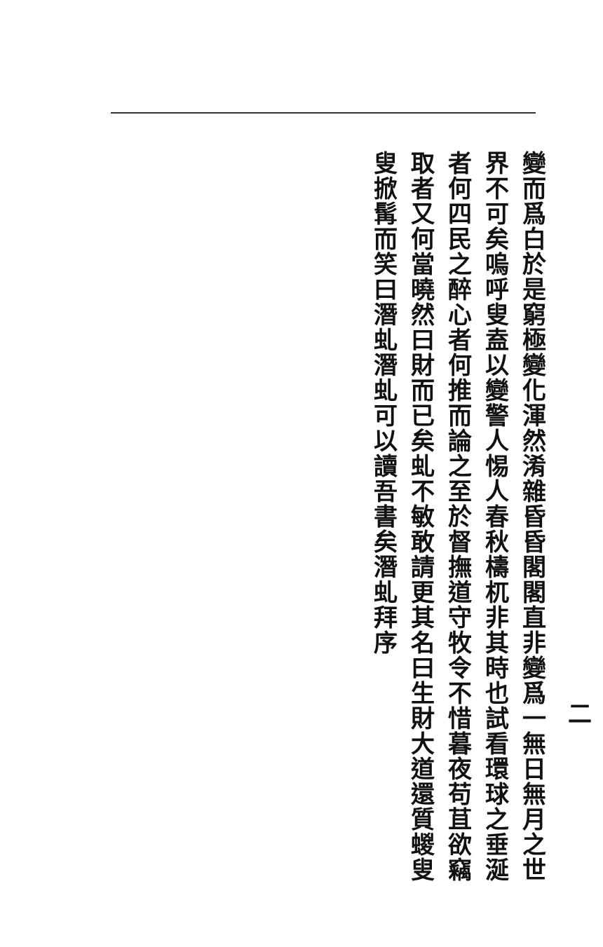二
變而爲白於是窮極變化渾然淆雜昏昏閣閣直非變爲一無日無月之世界不可矣嗚呼叟盍以變警人惕人春秋檮杌非其時也試看環球之垂涎者何四民之醉心者何推而論之至於督撫道守牧令不惜暮夜苟苴欲竊取者又何當曉然曰財而已矣虬不敏敢請更其名曰生財大道還質蝬叟叟掀髯而笑曰潛虬潛虬可以讀吾書矣潛虬拜序